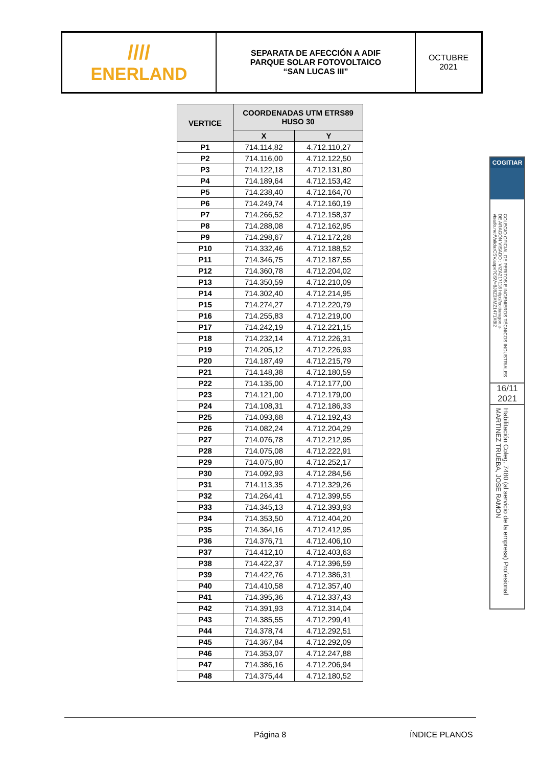////
ENERLAND
SEPARATA DE AFECCIÓN A ADIF
PARQUE SOLAR FOTOVOLTAICO
“SAN LUCAS III”
OCTUBRE
2021
| VERTICE | COORDENADAS UTM ETRS89 HUSO 30 | |
| --- | --- | --- |
| | X | Y |
| P1 | 714.114,82 | 4.712.110,27 |
| P2 | 714.116,00 | 4.712.122,50 |
| P3 | 714.122,18 | 4.712.131,80 |
| P4 | 714.189,64 | 4.712.153,42 |
| P5 | 714.238,40 | 4.712.164,70 |
| P6 | 714.249,74 | 4.712.160,19 |
| P7 | 714.266,52 | 4.712.158,37 |
| P8 | 714.288,08 | 4.712.162,95 |
| P9 | 714.298,67 | 4.712.172,28 |
| P10 | 714.332,46 | 4.712.188,52 |
| P11 | 714.346,75 | 4.712.187,55 |
| P12 | 714.360,78 | 4.712.204,02 |
| P13 | 714.350,59 | 4.712.210,09 |
| P14 | 714.302,40 | 4.712.214,95 |
| P15 | 714.274,27 | 4.712.220,79 |
| P16 | 714.255,83 | 4.712.219,00 |
| P17 | 714.242,19 | 4.712.221,15 |
| P18 | 714.232,14 | 4.712.226,31 |
| P19 | 714.205,12 | 4.712.226,93 |
| P20 | 714.187,49 | 4.712.215,79 |
| P21 | 714.148,38 | 4.712.180,59 |
| P22 | 714.135,00 | 4.712.177,00 |
| P23 | 714.121,00 | 4.712.179,00 |
| P24 | 714.108,31 | 4.712.186,33 |
| P25 | 714.093,68 | 4.712.192,43 |
| P26 | 714.082,24 | 4.712.204,29 |
| P27 | 714.076,78 | 4.712.212,95 |
| P28 | 714.075,08 | 4.712.222,91 |
| P29 | 714.075,80 | 4.712.252,17 |
| P30 | 714.092,93 | 4.712.284,56 |
| P31 | 714.113,35 | 4.712.329,26 |
| P32 | 714.264,41 | 4.712.399,55 |
| P33 | 714.345,13 | 4.712.393,93 |
| P34 | 714.353,50 | 4.712.404,20 |
| P35 | 714.364,16 | 4.712.412,95 |
| P36 | 714.376,71 | 4.712.406,10 |
| P37 | 714.412,10 | 4.712.403,63 |
| P38 | 714.422,37 | 4.712.396,59 |
| P39 | 714.422,76 | 4.712.386,31 |
| P40 | 714.410,58 | 4.712.357,40 |
| P41 | 714.395,36 | 4.712.337,43 |
| P42 | 714.391,93 | 4.712.314,04 |
| P43 | 714.385,55 | 4.712.299,41 |
| P44 | 714.378,74 | 4.712.292,51 |
| P45 | 714.367,84 | 4.712.292,09 |
| P46 | 714.353,07 | 4.712.247,88 |
| P47 | 714.386,16 | 4.712.206,94 |
| P48 | 714.375,44 | 4.712.180,52 |
COGITIAR
COLEGIO OFICIAL DE PERITOS E INGENIEROS TÉCNICOS INDUSTRIALES DE ARAGÓN VISADO : VIZA217118 http://coitiaragon.e-visado.net/ValidarCSV.aspx?CSV=8J8Z3XMZ1471X8I2
16/11
2021
Habilitación Coleg. 7480 (al servicio de la empresa) Profesional MARTINEZ TRUEBA, JOSE RAMON
Página 8 ÍNDICE PLANOS